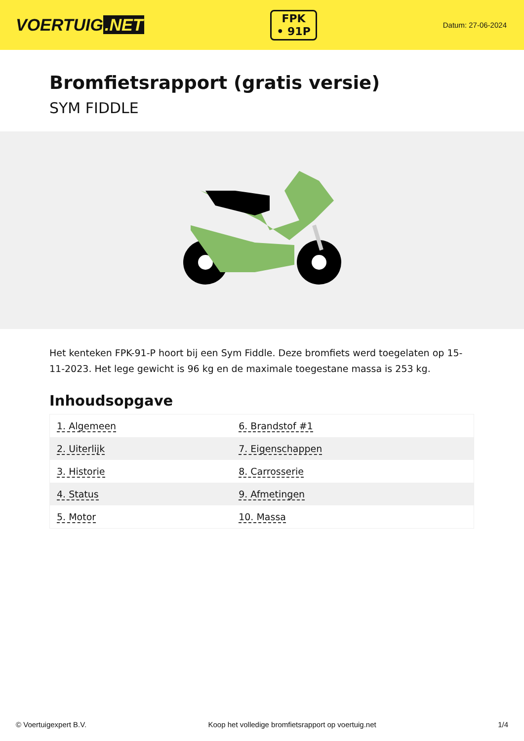VOERTUIG.NET
FPK
• 91P
Datum: 27-06-2024
Bromfietsrapport (gratis versie)
SYM FIDDLE
Het kenteken FPK-91-P hoort bij een Sym Fiddle. Deze bromfiets werd toegelaten op 15-11-2023. Het lege gewicht is 96 kg en de maximale toegestane massa is 253 kg.
Inhoudsopgave
| 1. Algemeen | 6. Brandstof #1 |
| 2. Uiterlijk | 7. Eigenschappen |
| 3. Historie | 8. Carrosserie |
| 4. Status | 9. Afmetingen |
| 5. Motor | 10. Massa |
© Voertuigexpert B.V. Koop het volledige bromfietsrapport op voertuig.net 1/4